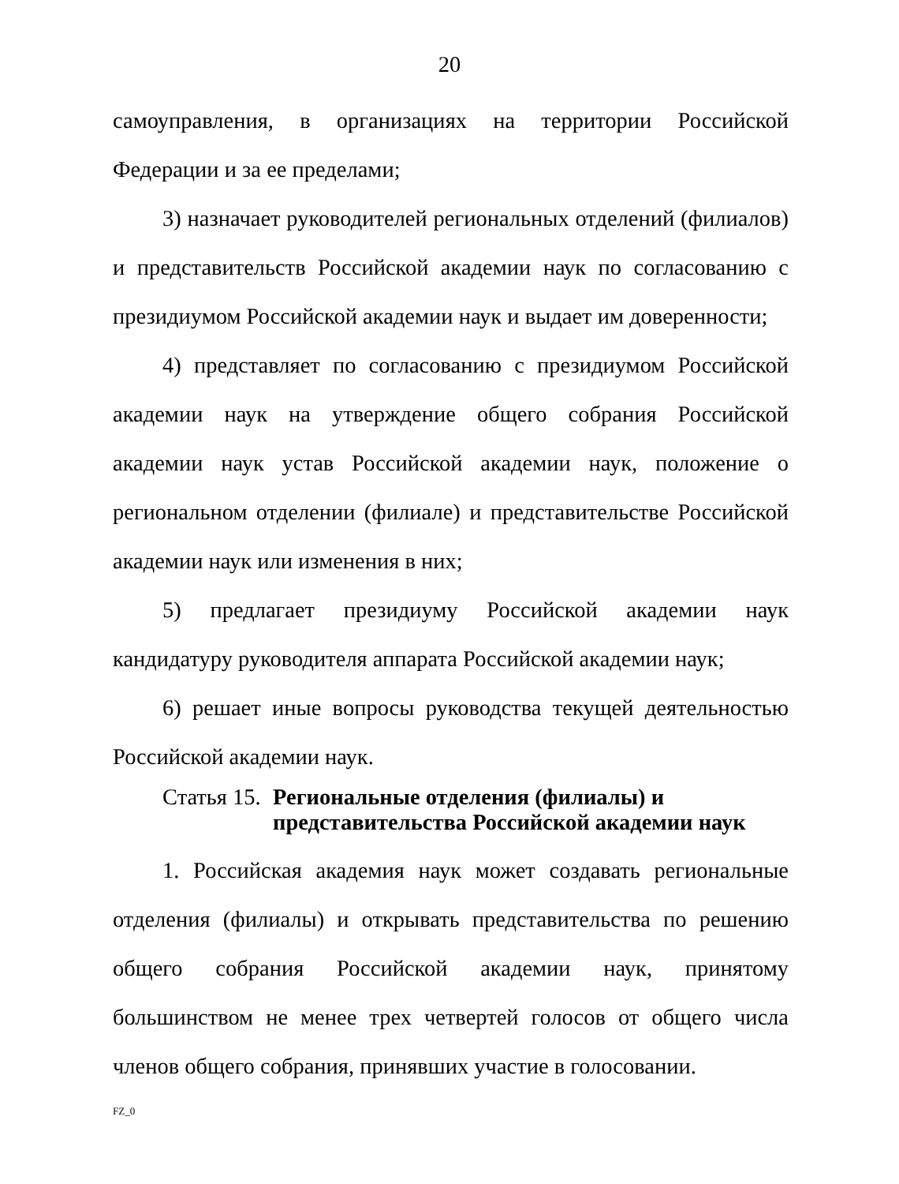20
самоуправления, в организациях на территории Российской Федерации и за ее пределами;
3) назначает руководителей региональных отделений (филиалов) и представительств Российской академии наук по согласованию с президиумом Российской академии наук и выдает им доверенности;
4) представляет по согласованию с президиумом Российской академии наук на утверждение общего собрания Российской академии наук устав Российской академии наук, положение о региональном отделении (филиале) и представительстве Российской академии наук или изменения в них;
5) предлагает президиуму Российской академии наук кандидатуру руководителя аппарата Российской академии наук;
6) решает иные вопросы руководства текущей деятельностью Российской академии наук.
Статья 15. Региональные отделения (филиалы) и
представительства Российской академии наук
1. Российская академия наук может создавать региональные отделения (филиалы) и открывать представительства по решению общего собрания Российской академии наук, принятому большинством не менее трех четвертей голосов от общего числа членов общего собрания, принявших участие в голосовании.
FZ_0